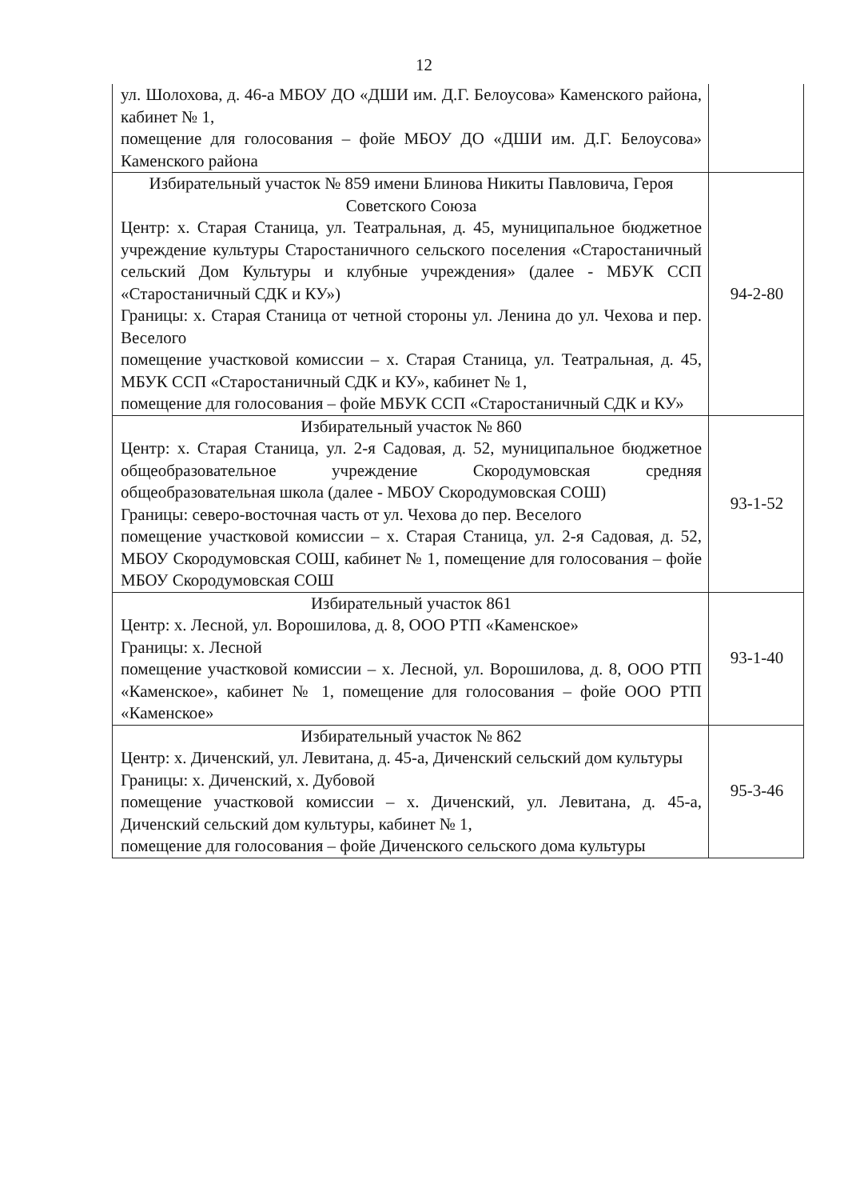12
| ул. Шолохова, д. 46-а МБОУ ДО «ДШИ им. Д.Г. Белоусова» Каменского района, кабинет № 1, помещение для голосования – фойе МБОУ ДО «ДШИ им. Д.Г. Белоусова» Каменского района | |
| Избирательный участок № 859 имени Блинова Никиты Павловича, Героя Советского Союза Центр: х. Старая Станица, ул. Театральная, д. 45, муниципальное бюджетное учреждение культуры Старостаничного сельского поселения «Старостаничный сельский Дом Культуры и клубные учреждения» (далее - МБУК ССП «Старостаничный СДК и КУ») Границы: х. Старая Станица от четной стороны ул. Ленина до ул. Чехова и пер. Веселого помещение участковой комиссии – х. Старая Станица, ул. Театральная, д. 45, МБУК ССП «Старостаничный СДК и КУ», кабинет № 1, помещение для голосования – фойе МБУК ССП «Старостаничный СДК и КУ» | 94-2-80 |
| Избирательный участок № 860 Центр: х. Старая Станица, ул. 2-я Садовая, д. 52, муниципальное бюджетное общеобразовательное учреждение Скородумовская средняя общеобразовательная школа (далее - МБОУ Скородумовская СОШ) Границы: северо-восточная часть от ул. Чехова до пер. Веселого помещение участковой комиссии – х. Старая Станица, ул. 2-я Садовая, д. 52, МБОУ Скородумовская СОШ, кабинет № 1, помещение для голосования – фойе МБОУ Скородумовская СОШ | 93-1-52 |
| Избирательный участок 861 Центр: х. Лесной, ул. Ворошилова, д. 8, ООО РТП «Каменское» Границы: х. Лесной помещение участковой комиссии – х. Лесной, ул. Ворошилова, д. 8, ООО РТП «Каменское», кабинет № 1, помещение для голосования – фойе ООО РТП «Каменское» | 93-1-40 |
| Избирательный участок № 862 Центр: х. Диченский, ул. Левитана, д. 45-а, Диченский сельский дом культуры Границы: х. Диченский, х. Дубовой помещение участковой комиссии – х. Диченский, ул. Левитана, д. 45-а, Диченский сельский дом культуры, кабинет № 1, помещение для голосования – фойе Диченского сельского дома культуры | 95-3-46 |